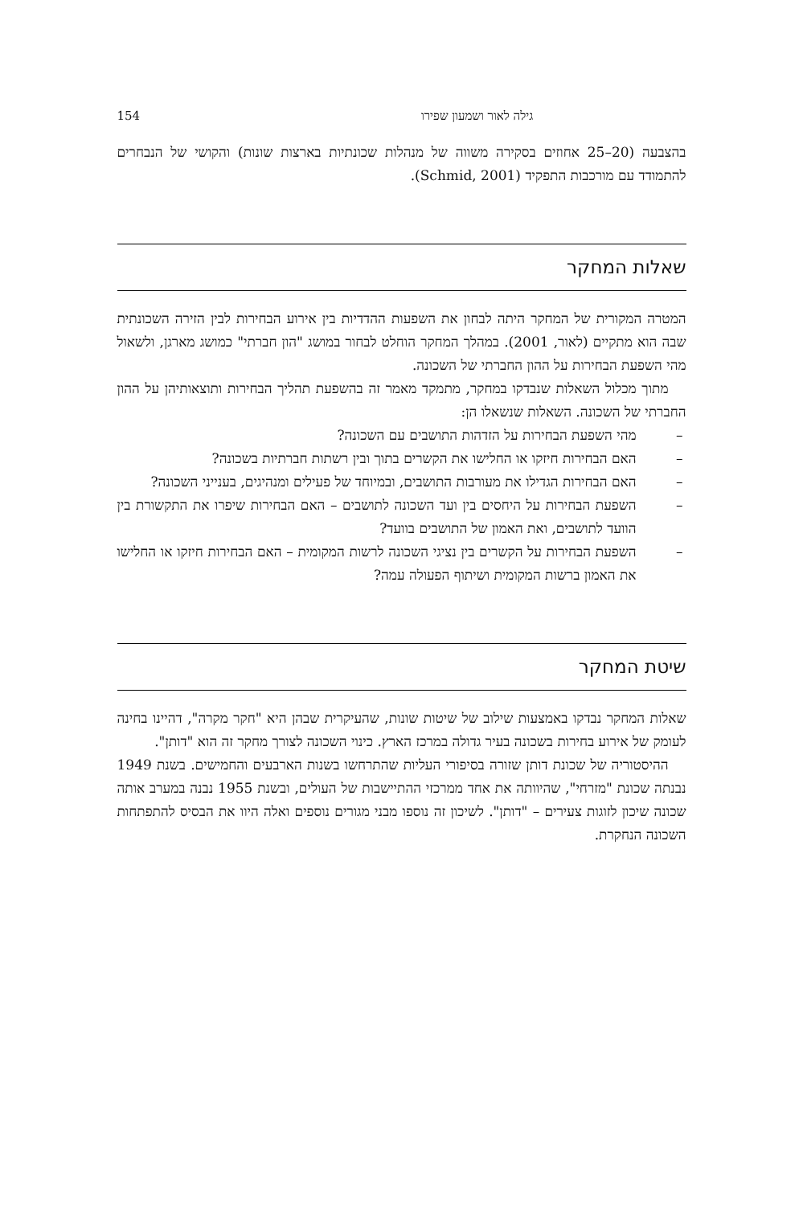גילה לאור ושמעון שפירו 154
בהצבעה (20–25 אחוזים בסקירה משווה של מנהלות שכונתיות בארצות שונות) והקושי של הנבחרים להתמודד עם מורכבות התפקיד (Schmid, 2001).
שאלות המחקר
המטרה המקורית של המחקר היתה לבחון את השפעות ההדדיות בין אירוע הבחירות לבין הזירה השכונתית שבה הוא מתקיים (לאור, 2001). במהלך המחקר הוחלט לבחור במושג "הון חברתי" כמושג מארגן, ולשאול מהי השפעת הבחירות על ההון החברתי של השכונה.
מתוך מכלול השאלות שנבדקו במחקר, מתמקד מאמר זה בהשפעת תהליך הבחירות ותוצאותיהן על ההון החברתי של השכונה. השאלות שנשאלו הן:
– מהי השפעת הבחירות על הזדהות התושבים עם השכונה?
– האם הבחירות חיזקו או החלישו את הקשרים בתוך ובין רשתות חברתיות בשכונה?
– האם הבחירות הגדילו את מעורבות התושבים, ובמיוחד של פעילים ומנהיגים, בענייני השכונה?
– השפעת הבחירות על היחסים בין ועד השכונה לתושבים – האם הבחירות שיפרו את התקשורת בין הוועד לתושבים, ואת האמון של התושבים בוועד?
– השפעת הבחירות על הקשרים בין נציגי השכונה לרשות המקומית – האם הבחירות חיזקו או החלישו את האמון ברשות המקומית ושיתוף הפעולה עמה?
שיטת המחקר
שאלות המחקר נבדקו באמצעות שילוב של שיטות שונות, שהעיקרית שבהן היא "חקר מקרה", דהיינו בחינה לעומק של אירוע בחירות בשכונה בעיר גדולה במרכז הארץ. כינוי השכונה לצורך מחקר זה הוא "דותן".
ההיסטוריה של שכונת דותן שזורה בסיפורי העליות שהתרחשו בשנות הארבעים והחמישים. בשנת 1949 נבנתה שכונת "מזרחי", שהיוותה את אחד ממרכזי ההתיישבות של העולים, ובשנת 1955 נבנה במערב אותה שכונה שיכון לזוגות צעירים – "דותן". לשיכון זה נוספו מבני מגורים נוספים ואלה היוו את הבסיס להתפתחות השכונה הנחקרת.